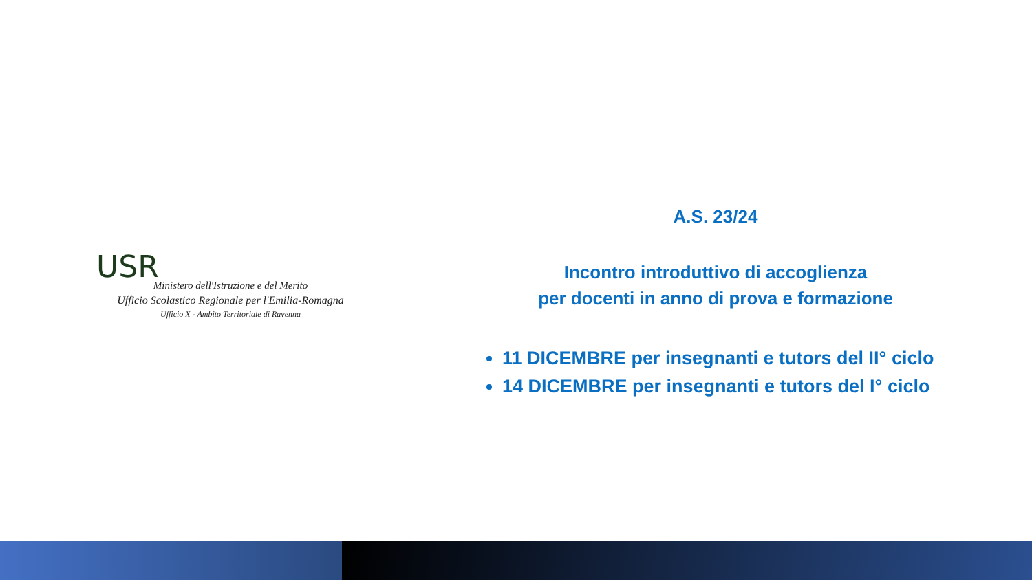USR
Ministero dell'Istruzione e del Merito
Ufficio Scolastico Regionale per l'Emilia-Romagna
Ufficio X - Ambito Territoriale di Ravenna
A.S. 23/24
Incontro introduttivo di accoglienza
per docenti in anno di prova e formazione
11 DICEMBRE per insegnanti e tutors del II° ciclo
14 DICEMBRE per insegnanti e tutors del I° ciclo